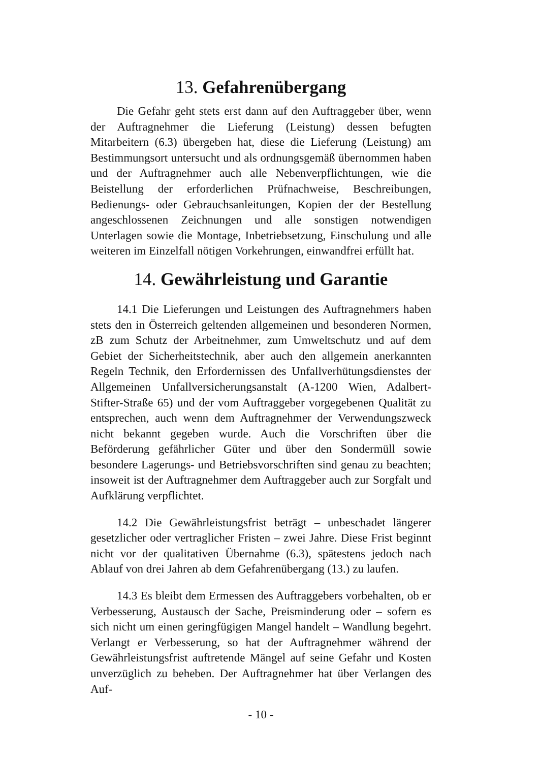13. Gefahrenübergang
Die Gefahr geht stets erst dann auf den Auftraggeber über, wenn der Auftragnehmer die Lieferung (Leistung) dessen befugten Mitarbeitern (6.3) übergeben hat, diese die Lieferung (Leistung) am Bestimmungsort untersucht und als ordnungsgemäß übernommen haben und der Auftragnehmer auch alle Nebenverpflichtungen, wie die Beistellung der erforderlichen Prüfnachweise, Beschreibungen, Bedienungs- oder Gebrauchsanleitungen, Kopien der der Bestellung angeschlossenen Zeichnungen und alle sonstigen notwendigen Unterlagen sowie die Montage, Inbetriebsetzung, Einschulung und alle weiteren im Einzelfall nötigen Vorkehrungen, einwandfrei erfüllt hat.
14. Gewährleistung und Garantie
14.1 Die Lieferungen und Leistungen des Auftragnehmers haben stets den in Österreich geltenden allgemeinen und besonderen Normen, zB zum Schutz der Arbeitnehmer, zum Umweltschutz und auf dem Gebiet der Sicherheitstechnik, aber auch den allgemein anerkannten Regeln Technik, den Erfordernissen des Unfallverhütungsdienstes der Allgemeinen Unfallversicherungsanstalt (A-1200 Wien, Adalbert-Stifter-Straße 65) und der vom Auftraggeber vorgegebenen Qualität zu entsprechen, auch wenn dem Auftragnehmer der Verwendungszweck nicht bekannt gegeben wurde. Auch die Vorschriften über die Beförderung gefährlicher Güter und über den Sondermüll sowie besondere Lagerungs- und Betriebsvorschriften sind genau zu beachten; insoweit ist der Auftragnehmer dem Auftraggeber auch zur Sorgfalt und Aufklärung verpflichtet.
14.2 Die Gewährleistungsfrist beträgt – unbeschadet längerer gesetzlicher oder vertraglicher Fristen – zwei Jahre. Diese Frist beginnt nicht vor der qualitativen Übernahme (6.3), spätestens jedoch nach Ablauf von drei Jahren ab dem Gefahrenübergang (13.) zu laufen.
14.3 Es bleibt dem Ermessen des Auftraggebers vorbehalten, ob er Verbesserung, Austausch der Sache, Preisminderung oder – sofern es sich nicht um einen geringfügigen Mangel handelt – Wandlung begehrt. Verlangt er Verbesserung, so hat der Auftragnehmer während der Gewährleistungsfrist auftretende Mängel auf seine Gefahr und Kosten unverzüglich zu beheben. Der Auftragnehmer hat über Verlangen des Auf-
- 10 -